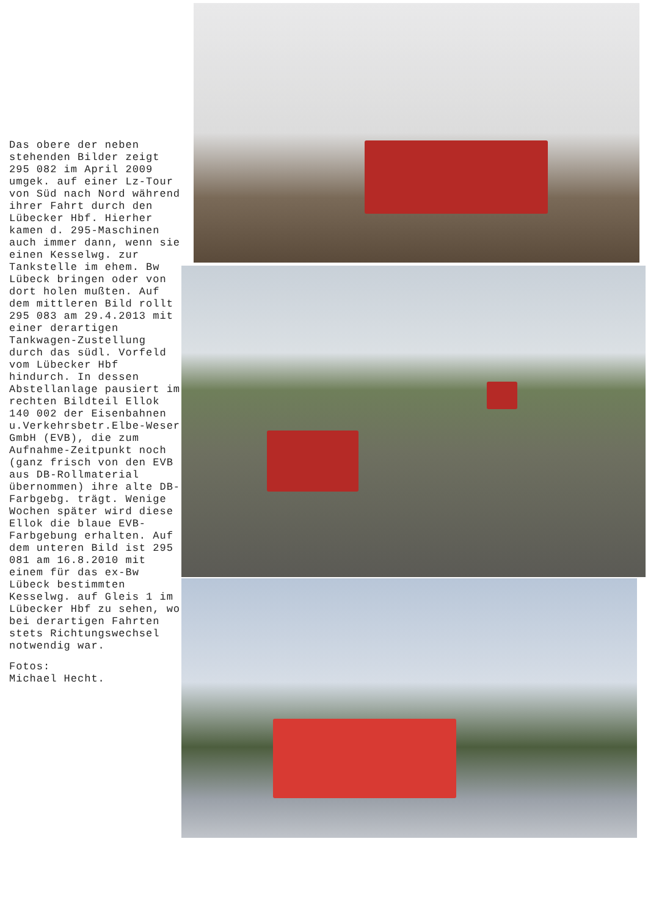Das obere der neben stehenden Bilder zeigt 295 082 im April 2009 umgek. auf einer Lz-Tour von Süd nach Nord während ihrer Fahrt durch den Lübecker Hbf. Hierher kamen d. 295-Maschinen auch immer dann, wenn sie einen Kesselwg. zur Tankstelle im ehem. Bw Lübeck bringen oder von dort holen mußten. Auf dem mittleren Bild rollt 295 083 am 29.4.2013 mit einer derartigen Tankwagen-Zustellung durch das südl. Vorfeld vom Lübecker Hbf hindurch. In dessen Abstellanlage pausiert im rechten Bildteil Ellok 140 002 der Eisenbahnen u.Verkehrsbetr.Elbe-Weser GmbH (EVB), die zum Aufnahme-Zeitpunkt noch (ganz frisch von den EVB aus DB-Rollmaterial übernommen) ihre alte DB-Farbgebg. trägt. Wenige Wochen später wird diese Ellok die blaue EVB-Farbgebung erhalten. Auf dem unteren Bild ist 295 081 am 16.8.2010 mit einem für das ex-Bw Lübeck bestimmten Kesselwg. auf Gleis 1 im Lübecker Hbf zu sehen, wo bei derartigen Fahrten stets Richtungswechsel notwendig war.
Fotos:
Michael Hecht.